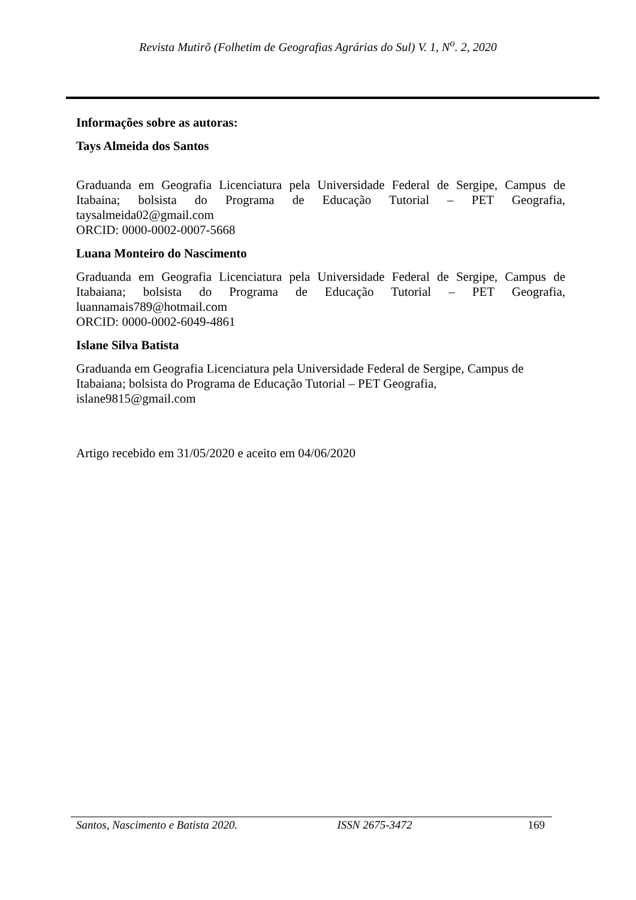Revista Mutirõ (Folhetim de Geografias Agrárias do Sul) V. 1, N<sup>o</sup>. 2, 2020
Informações sobre as autoras:
Tays Almeida dos Santos
Graduanda em Geografia Licenciatura pela Universidade Federal de Sergipe, Campus de Itabaina; bolsista do Programa de Educação Tutorial – PET Geografia, taysalmeida02@gmail.com
ORCID: 0000-0002-0007-5668
Luana Monteiro do Nascimento
Graduanda em Geografia Licenciatura pela Universidade Federal de Sergipe, Campus de Itabaiana; bolsista do Programa de Educação Tutorial – PET Geografia, luannamais789@hotmail.com
ORCID: 0000-0002-6049-4861
Islane Silva Batista
Graduanda em Geografia Licenciatura pela Universidade Federal de Sergipe, Campus de
Itabaiana; bolsista do Programa de Educação Tutorial – PET Geografia,
islane9815@gmail.com
Artigo recebido em 31/05/2020 e aceito em 04/06/2020
Santos, Nascimento e Batista 2020. ISSN 2675-3472 169